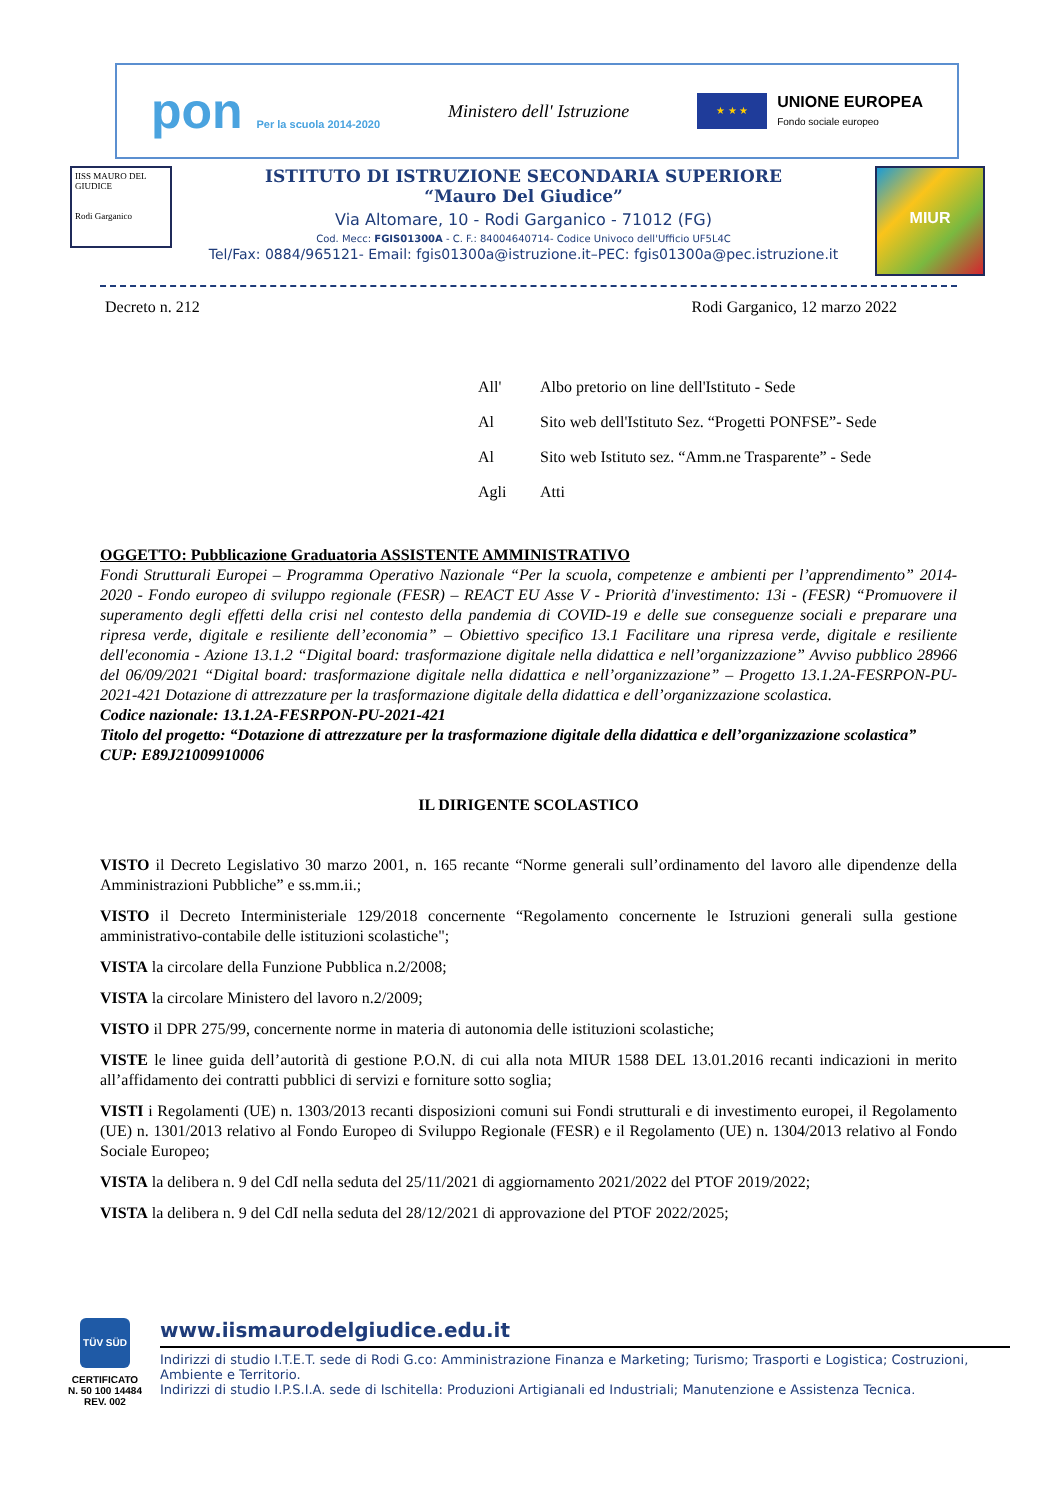pon Per la scuola 2014-2020
Ministero dell' Istruzione
★ ★ ★
UNIONE EUROPEA
Fondo sociale europeo
IISS MAURO DEL GIUDICE
Rodi Garganico
ISTITUTO DI ISTRUZIONE SECONDARIA SUPERIORE
“Mauro Del Giudice”
Via Altomare, 10 - Rodi Garganico - 71012 (FG)
Cod. Mecc: FGIS01300A - C. F.: 84004640714- Codice Univoco dell'Ufficio UF5L4C
Tel/Fax: 0884/965121- Email: fgis01300a@istruzione.it–PEC: fgis01300a@pec.istruzione.it
MIUR
Decreto n. 212 Rodi Garganico, 12 marzo 2022
All' Albo pretorio on line dell'Istituto - Sede
Al Sito web dell'Istituto Sez. “Progetti PONFSE”- Sede
Al Sito web Istituto sez. “Amm.ne Trasparente” - Sede
Agli Atti
OGGETTO: Pubblicazione Graduatoria ASSISTENTE AMMINISTRATIVO
Fondi Strutturali Europei – Programma Operativo Nazionale “Per la scuola, competenze e ambienti per l’apprendimento” 2014-2020 - Fondo europeo di sviluppo regionale (FESR) – REACT EU Asse V - Priorità d'investimento: 13i - (FESR) “Promuovere il superamento degli effetti della crisi nel contesto della pandemia di COVID-19 e delle sue conseguenze sociali e preparare una ripresa verde, digitale e resiliente dell’economia” – Obiettivo specifico 13.1 Facilitare una ripresa verde, digitale e resiliente dell'economia - Azione 13.1.2 “Digital board: trasformazione digitale nella didattica e nell’organizzazione” Avviso pubblico 28966 del 06/09/2021 “Digital board: trasformazione digitale nella didattica e nell’organizzazione” – Progetto 13.1.2A-FESRPON-PU-2021-421 Dotazione di attrezzature per la trasformazione digitale della didattica e dell’organizzazione scolastica.
Codice nazionale: 13.1.2A-FESRPON-PU-2021-421
Titolo del progetto: “Dotazione di attrezzature per la trasformazione digitale della didattica e dell’organizzazione scolastica”
CUP: E89J21009910006
IL DIRIGENTE SCOLASTICO
VISTO il Decreto Legislativo 30 marzo 2001, n. 165 recante “Norme generali sull’ordinamento del lavoro alle dipendenze della Amministrazioni Pubbliche” e ss.mm.ii.;
VISTO il Decreto Interministeriale 129/2018 concernente “Regolamento concernente le Istruzioni generali sulla gestione amministrativo-contabile delle istituzioni scolastiche";
VISTA la circolare della Funzione Pubblica n.2/2008;
VISTA la circolare Ministero del lavoro n.2/2009;
VISTO il DPR 275/99, concernente norme in materia di autonomia delle istituzioni scolastiche;
VISTE le linee guida dell’autorità di gestione P.O.N. di cui alla nota MIUR 1588 DEL 13.01.2016 recanti indicazioni in merito all’affidamento dei contratti pubblici di servizi e forniture sotto soglia;
VISTI i Regolamenti (UE) n. 1303/2013 recanti disposizioni comuni sui Fondi strutturali e di investimento europei, il Regolamento (UE) n. 1301/2013 relativo al Fondo Europeo di Sviluppo Regionale (FESR) e il Regolamento (UE) n. 1304/2013 relativo al Fondo Sociale Europeo;
VISTA la delibera n. 9 del CdI nella seduta del 25/11/2021 di aggiornamento 2021/2022 del PTOF 2019/2022;
VISTA la delibera n. 9 del CdI nella seduta del 28/12/2021 di approvazione del PTOF 2022/2025;
TÜV SÜD
CERTIFICATO
N. 50 100 14484
REV. 002
www.iismaurodelgiudice.edu.it
Indirizzi di studio I.T.E.T. sede di Rodi G.co: Amministrazione Finanza e Marketing; Turismo; Trasporti e Logistica; Costruzioni, Ambiente e Territorio.
Indirizzi di studio I.P.S.I.A. sede di Ischitella: Produzioni Artigianali ed Industriali; Manutenzione e Assistenza Tecnica.